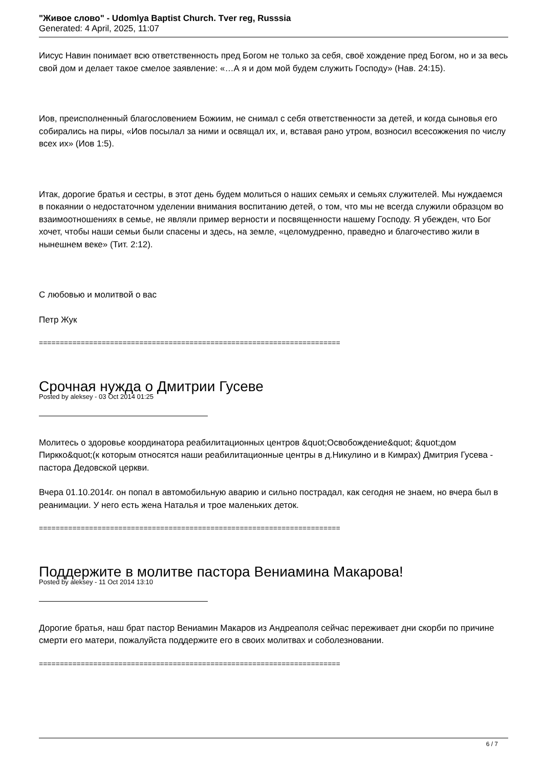"Живое слово" - Udomlya Baptist Church. Tver reg, Russsia
Generated: 4 April, 2025, 11:07
Иисус Навин понимает всю ответственность пред Богом не только за себя, своё хождение пред Богом, но и за весь свой дом и делает такое смелое заявление: «…А я и дом мой будем служить Господу» (Нав. 24:15).
Иов, преисполненный благословением Божиим, не снимал с себя ответственности за детей, и когда сыновья его собирались на пиры, «Иов посылал за ними и освящал их, и, вставая рано утром, возносил всесожжения по числу всех их» (Иов 1:5).
Итак, дорогие братья и сестры, в этот день будем молиться о наших семьях и семьях служителей. Мы нуждаемся в покаянии о недостаточном уделении внимания воспитанию детей, о том, что мы не всегда служили образцом во взаимоотношениях в семье, не являли пример верности и посвященности нашему Господу. Я убежден, что Бог хочет, чтобы наши семьи были спасены и здесь, на земле, «целомудренно, праведно и благочестиво жили в нынешнем веке» (Тит. 2:12).
С любовью и молитвой о вас
Петр Жук
========================================================================
Срочная нужда о Дмитрии Гусеве
Posted by aleksey - 03 Oct 2014 01:25
Молитесь о здоровье координатора реабилитационных центров &quot;Освобождение&quot; &quot;дом Пиркко&quot;(к которым относятся наши реабилитационные центры в д.Никулино и в Кимрах) Дмитрия Гусева - пастора Дедовской церкви.
Вчера 01.10.2014г. он попал в автомобильную аварию и сильно пострадал, как сегодня не знаем, но вчера был в реанимации. У него есть жена Наталья и трое маленьких деток.
========================================================================
Поддержите в молитве пастора Вениамина Макарова!
Posted by aleksey - 11 Oct 2014 13:10
Дорогие братья, наш брат пастор Вениамин Макаров из Андреаполя сейчас переживает дни скорби по причине смерти его матери, пожалуйста поддержите его в своих молитвах и соболезновании.
========================================================================
6 / 7